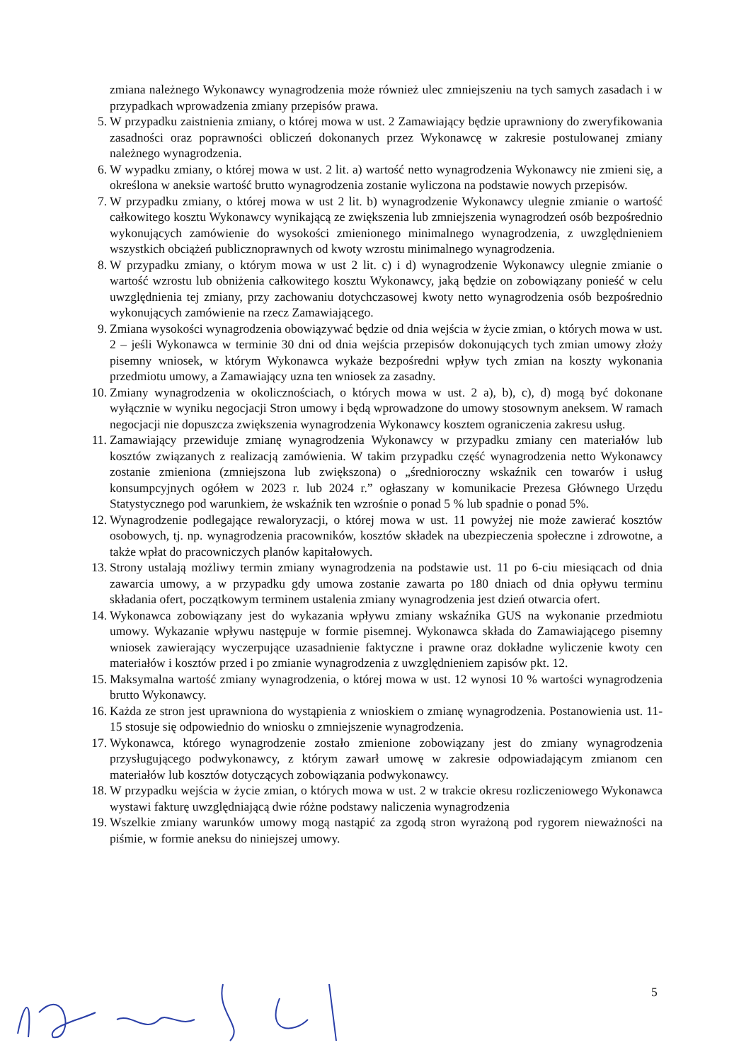zmiana należnego Wykonawcy wynagrodzenia może również ulec zmniejszeniu na tych samych zasadach i w przypadkach wprowadzenia zmiany przepisów prawa.
5. W przypadku zaistnienia zmiany, o której mowa w ust. 2 Zamawiający będzie uprawniony do zweryfikowania zasadności oraz poprawności obliczeń dokonanych przez Wykonawcę w zakresie postulowanej zmiany należnego wynagrodzenia.
6. W wypadku zmiany, o której mowa w ust. 2 lit. a) wartość netto wynagrodzenia Wykonawcy nie zmieni się, a określona w aneksie wartość brutto wynagrodzenia zostanie wyliczona na podstawie nowych przepisów.
7. W przypadku zmiany, o której mowa w ust 2 lit. b) wynagrodzenie Wykonawcy ulegnie zmianie o wartość całkowitego kosztu Wykonawcy wynikającą ze zwiększenia lub zmniejszenia wynagrodzeń osób bezpośrednio wykonujących zamówienie do wysokości zmienionego minimalnego wynagrodzenia, z uwzględnieniem wszystkich obciążeń publicznoprawnych od kwoty wzrostu minimalnego wynagrodzenia.
8. W przypadku zmiany, o którym mowa w ust 2 lit. c) i d) wynagrodzenie Wykonawcy ulegnie zmianie o wartość wzrostu lub obniżenia całkowitego kosztu Wykonawcy, jaką będzie on zobowiązany ponieść w celu uwzględnienia tej zmiany, przy zachowaniu dotychczasowej kwoty netto wynagrodzenia osób bezpośrednio wykonujących zamówienie na rzecz Zamawiającego.
9. Zmiana wysokości wynagrodzenia obowiązywać będzie od dnia wejścia w życie zmian, o których mowa w ust. 2 – jeśli Wykonawca w terminie 30 dni od dnia wejścia przepisów dokonujących tych zmian umowy złoży pisemny wniosek, w którym Wykonawca wykaże bezpośredni wpływ tych zmian na koszty wykonania przedmiotu umowy, a Zamawiający uzna ten wniosek za zasadny.
10. Zmiany wynagrodzenia w okolicznościach, o których mowa w ust. 2 a), b), c), d) mogą być dokonane wyłącznie w wyniku negocjacji Stron umowy i będą wprowadzone do umowy stosownym aneksem. W ramach negocjacji nie dopuszcza zwiększenia wynagrodzenia Wykonawcy kosztem ograniczenia zakresu usług.
11. Zamawiający przewiduje zmianę wynagrodzenia Wykonawcy w przypadku zmiany cen materiałów lub kosztów związanych z realizacją zamówienia. W takim przypadku część wynagrodzenia netto Wykonawcy zostanie zmieniona (zmniejszona lub zwiększona) o „średnioroczny wskaźnik cen towarów i usług konsumpcyjnych ogółem w 2023 r. lub 2024 r.” ogłaszany w komunikacie Prezesa Głównego Urzędu Statystycznego pod warunkiem, że wskaźnik ten wzrośnie o ponad 5 % lub spadnie o ponad 5%.
12. Wynagrodzenie podlegające rewaloryzacji, o której mowa w ust. 11 powyżej nie może zawierać kosztów osobowych, tj. np. wynagrodzenia pracowników, kosztów składek na ubezpieczenia społeczne i zdrowotne, a także wpłat do pracowniczych planów kapitałowych.
13. Strony ustalają możliwy termin zmiany wynagrodzenia na podstawie ust. 11 po 6-ciu miesiącach od dnia zawarcia umowy, a w przypadku gdy umowa zostanie zawarta po 180 dniach od dnia opływu terminu składania ofert, początkowym terminem ustalenia zmiany wynagrodzenia jest dzień otwarcia ofert.
14. Wykonawca zobowiązany jest do wykazania wpływu zmiany wskaźnika GUS na wykonanie przedmiotu umowy. Wykazanie wpływu następuje w formie pisemnej. Wykonawca składa do Zamawiającego pisemny wniosek zawierający wyczerpujące uzasadnienie faktyczne i prawne oraz dokładne wyliczenie kwoty cen materiałów i kosztów przed i po zmianie wynagrodzenia z uwzględnieniem zapisów pkt. 12.
15. Maksymalna wartość zmiany wynagrodzenia, o której mowa w ust. 12 wynosi 10 % wartości wynagrodzenia brutto Wykonawcy.
16. Każda ze stron jest uprawniona do wystąpienia z wnioskiem o zmianę wynagrodzenia. Postanowienia ust. 11-15 stosuje się odpowiednio do wniosku o zmniejszenie wynagrodzenia.
17. Wykonawca, którego wynagrodzenie zostało zmienione zobowiązany jest do zmiany wynagrodzenia przysługującego podwykonawcy, z którym zawarł umowę w zakresie odpowiadającym zmianom cen materiałów lub kosztów dotyczących zobowiązania podwykonawcy.
18. W przypadku wejścia w życie zmian, o których mowa w ust. 2 w trakcie okresu rozliczeniowego Wykonawca wystawi fakturę uwzględniającą dwie różne podstawy naliczenia wynagrodzenia
19. Wszelkie zmiany warunków umowy mogą nastąpić za zgodą stron wyrażoną pod rygorem nieważności na piśmie, w formie aneksu do niniejszej umowy.
5